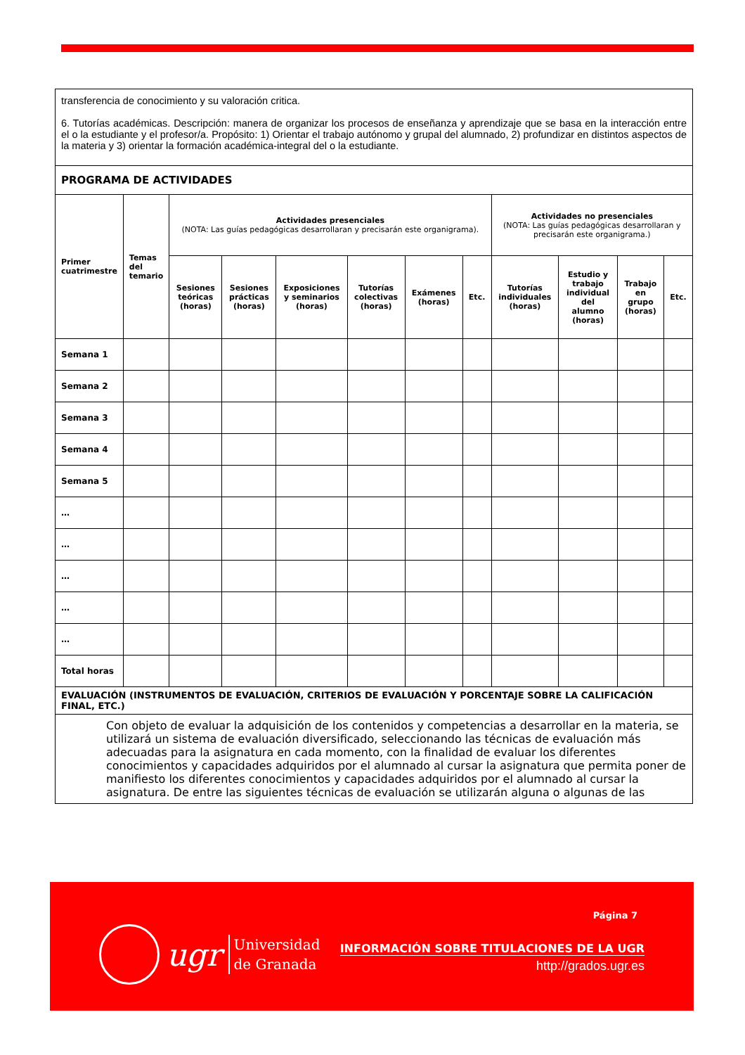| transferencia de conocimiento y su valoración critica. 6. Tutorías académicas. Descripción: manera de organizar los procesos de enseñanza y aprendizaje que se basa en la interacción entre el o la estudiante y el profesor/a. Propósito: 1) Orientar el trabajo autónomo y grupal del alumnado, 2) profundizar en distintos aspectos de la materia y 3) orientar la formación académica-integral del o la estudiante. | | | | | | | | | | | |
| PROGRAMA DE ACTIVIDADES | | | | | | | | | | | |
| Primer cuatrimestre | Temas del temario | Actividades presenciales (NOTA: Las guías pedagógicas desarrollaran y precisarán este organigrama). | | | | | | Actividades no presenciales (NOTA: Las guías pedagógicas desarrollaran y precisarán este organigrama.) | | | |
| | | Sesiones teóricas (horas) | Sesiones prácticas (horas) | Exposiciones y seminarios (horas) | Tutorías colectivas (horas) | Exámenes (horas) | Etc. | Tutorías individuales (horas) | Estudio y trabajo individual del alumno (horas) | Trabajo en grupo (horas) | Etc. |
| Semana 1 | | | | | | | | | | | |
| Semana 2 | | | | | | | | | | | |
| Semana 3 | | | | | | | | | | | |
| Semana 4 | | | | | | | | | | | |
| Semana 5 | | | | | | | | | | | |
| … | | | | | | | | | | | |
| … | | | | | | | | | | | |
| … | | | | | | | | | | | |
| … | | | | | | | | | | | |
| … | | | | | | | | | | | |
| Total horas | | | | | | | | | | | |
| EVALUACIÓN (INSTRUMENTOS DE EVALUACIÓN, CRITERIOS DE EVALUACIÓN Y PORCENTAJE SOBRE LA CALIFICACIÓN FINAL, ETC.) | | | | | | | | | | | |
| Con objeto de evaluar la adquisición de los contenidos y competencias a desarrollar en la materia, se utilizará un sistema de evaluación diversificado, seleccionando las técnicas de evaluación más adecuadas para la asignatura en cada momento, con la finalidad de evaluar los diferentes conocimientos y capacidades adquiridos por el alumnado al cursar la asignatura que permita poner de manifiesto los diferentes conocimientos y capacidades adquiridos por el alumnado al cursar la asignatura. De entre las siguientes técnicas de evaluación se utilizarán alguna o algunas de las | | | | | | | | | | | |
ugr Universidad
de Granada
Página 7
INFORMACIÓN SOBRE TITULACIONES DE LA UGR
http://grados.ugr.es